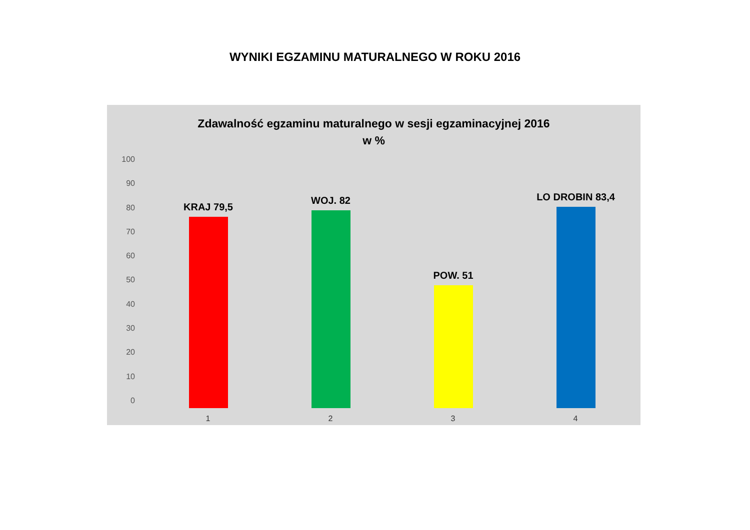WYNIKI EGZAMINU MATURALNEGO W ROKU 2016
Zdawalność egzaminu maturalnego w sesji egzaminacyjnej 2016
w %
100
90
80
70
60
50
40
30
20
10
0
KRAJ 79,5
1
WOJ. 82
2
POW. 51
3
LO DROBIN 83,4
4